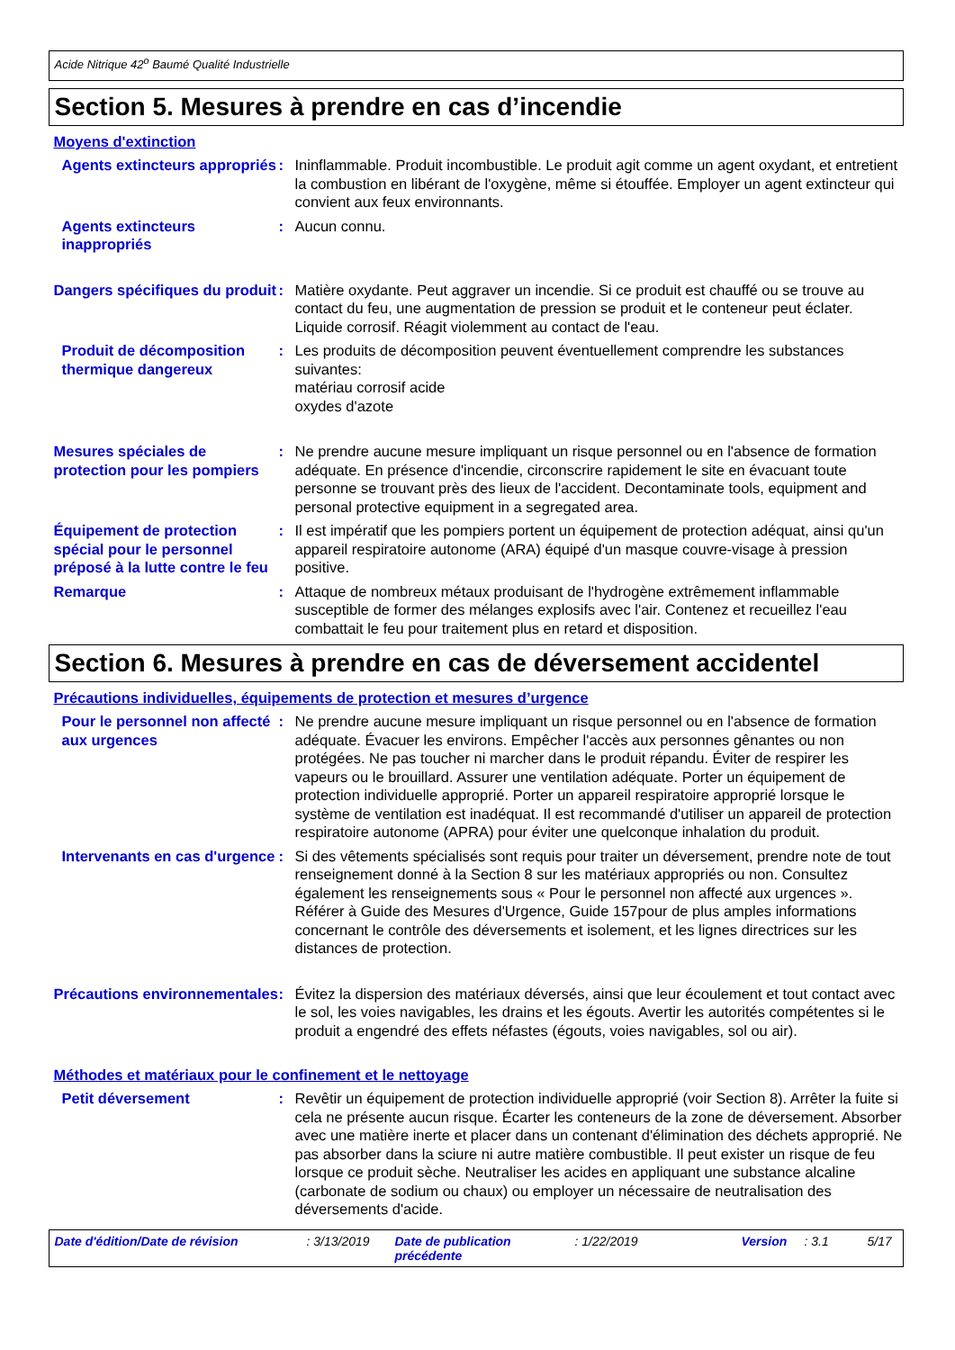Acide Nitrique 42<sup>o</sup> Baumé Qualité Industrielle
Section 5. Mesures à prendre en cas d’incendie
Moyens d'extinction
Agents extincteurs appropriés
: Ininflammable. Produit incombustible. Le produit agit comme un agent oxydant, et entretient la combustion en libérant de l'oxygène, même si étouffée. Employer un agent extincteur qui convient aux feux environnants.
Agents extincteurs inappropriés
: Aucun connu.
Dangers spécifiques du produit
: Matière oxydante. Peut aggraver un incendie. Si ce produit est chauffé ou se trouve au contact du feu, une augmentation de pression se produit et le conteneur peut éclater. Liquide corrosif. Réagit violemment au contact de l'eau.
Produit de décomposition thermique dangereux
: Les produits de décomposition peuvent éventuellement comprendre les substances suivantes:
matériau corrosif acide
oxydes d'azote
Mesures spéciales de protection pour les pompiers
: Ne prendre aucune mesure impliquant un risque personnel ou en l'absence de formation adéquate. En présence d'incendie, circonscrire rapidement le site en évacuant toute personne se trouvant près des lieux de l'accident. Decontaminate tools, equipment and personal protective equipment in a segregated area.
Équipement de protection spécial pour le personnel préposé à la lutte contre le feu
: Il est impératif que les pompiers portent un équipement de protection adéquat, ainsi qu'un appareil respiratoire autonome (ARA) équipé d'un masque couvre-visage à pression positive.
Remarque : Attaque de nombreux métaux produisant de l'hydrogène extrêmement inflammable susceptible de former des mélanges explosifs avec l'air. Contenez et recueillez l'eau combattait le feu pour traitement plus en retard et disposition.
Section 6. Mesures à prendre en cas de déversement accidentel
Précautions individuelles, équipements de protection et mesures d’urgence
Pour le personnel non affecté aux urgences
: Ne prendre aucune mesure impliquant un risque personnel ou en l'absence de formation adéquate. Évacuer les environs. Empêcher l'accès aux personnes gênantes ou non protégées. Ne pas toucher ni marcher dans le produit répandu. Éviter de respirer les vapeurs ou le brouillard. Assurer une ventilation adéquate. Porter un équipement de protection individuelle approprié. Porter un appareil respiratoire approprié lorsque le système de ventilation est inadéquat. Il est recommandé d'utiliser un appareil de protection respiratoire autonome (APRA) pour éviter une quelconque inhalation du produit.
Intervenants en cas d'urgence
: Si des vêtements spécialisés sont requis pour traiter un déversement, prendre note de tout renseignement donné à la Section 8 sur les matériaux appropriés ou non. Consultez également les renseignements sous « Pour le personnel non affecté aux urgences ». Référer à Guide des Mesures d'Urgence, Guide 157pour de plus amples informations concernant le contrôle des déversements et isolement, et les lignes directrices sur les distances de protection.
Précautions environnementales
: Évitez la dispersion des matériaux déversés, ainsi que leur écoulement et tout contact avec le sol, les voies navigables, les drains et les égouts. Avertir les autorités compétentes si le produit a engendré des effets néfastes (égouts, voies navigables, sol ou air).
Méthodes et matériaux pour le confinement et le nettoyage
Petit déversement : Revêtir un équipement de protection individuelle approprié (voir Section 8). Arrêter la fuite si cela ne présente aucun risque. Écarter les conteneurs de la zone de déversement. Absorber avec une matière inerte et placer dans un contenant d'élimination des déchets approprié. Ne pas absorber dans la sciure ni autre matière combustible. Il peut exister un risque de feu lorsque ce produit sèche. Neutraliser les acides en appliquant une substance alcaline (carbonate de sodium ou chaux) ou employer un nécessaire de neutralisation des déversements d'acide.
Date d'édition/Date de révision: 3/13/2019 Date de publication précédente: 1/22/2019 Version: 3.1 5/17